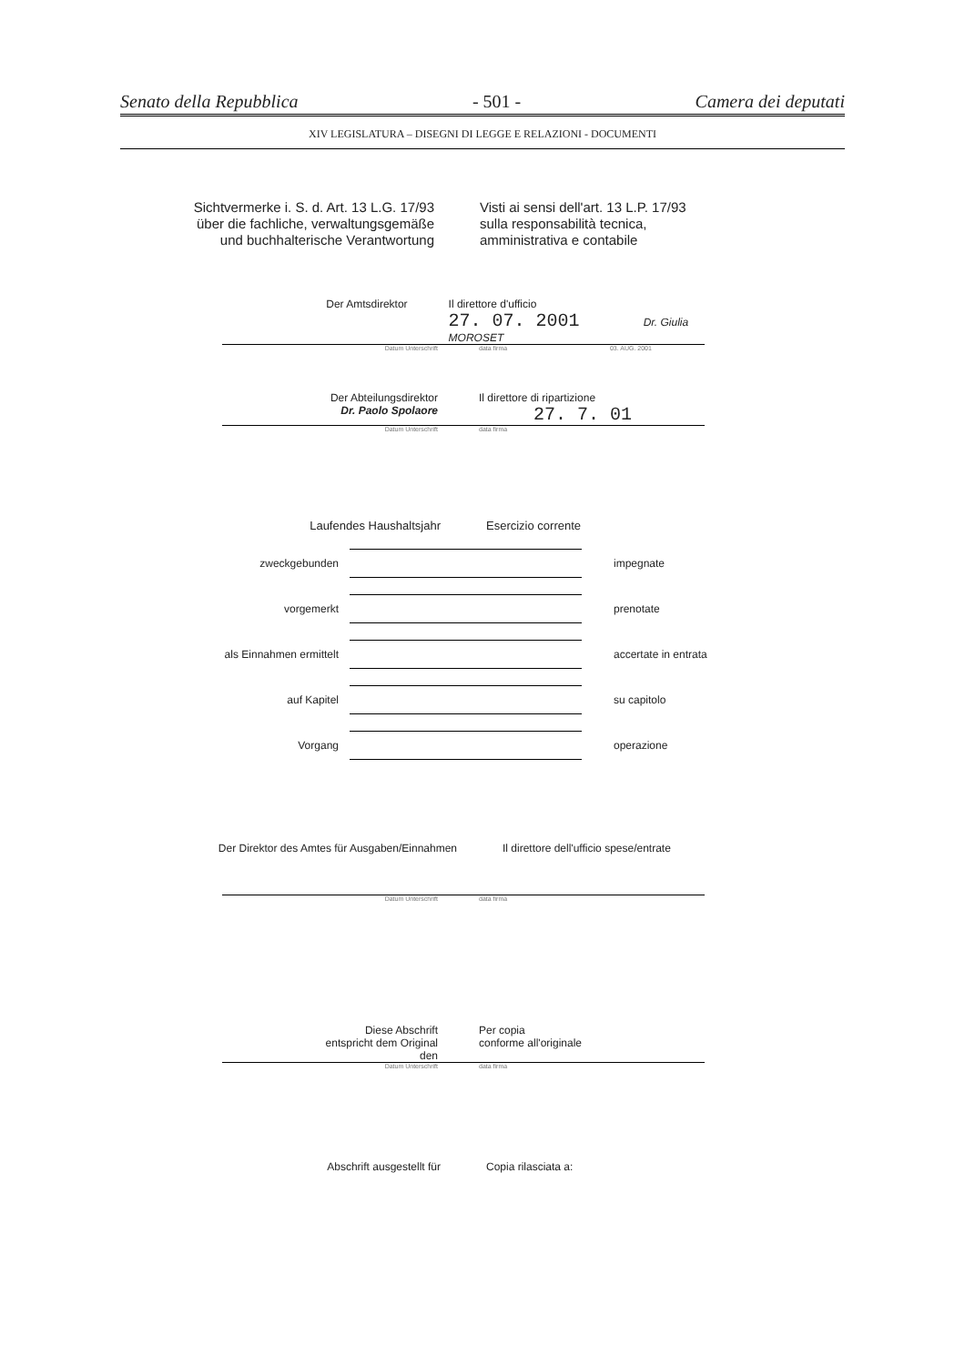Senato della Repubblica - 501 - Camera dei deputati
XIV LEGISLATURA – DISEGNI DI LEGGE E RELAZIONI - DOCUMENTI
Sichtvermerke i. S. d. Art. 13 L.G. 17/93
über die fachliche, verwaltungsgemäße
und buchhalterische Verantwortung
Visti ai sensi dell'art. 13 L.P. 17/93
sulla responsabilità tecnica,
amministrativa e contabile
Der Amtsdirektor Il direttore d'ufficio
27. 07. 2001 Dr. Giulia MOROSET
Datum Unterschrift data firma 03. AUG. 2001
Der Abteilungsdirektor
Dr. Paolo Spolaore
Il direttore di ripartizione
27. 7. 01
Datum Unterschrift data firma
Laufendes Haushaltsjahr Esercizio corrente
zweckgebunden impegnate
vorgemerkt prenotate
als Einnahmen ermittelt accertate in entrata
auf Kapitel su capitolo
Vorgang operazione
Der Direktor des Amtes für Ausgaben/Einnahmen Il direttore dell'ufficio spese/entrate
Datum Unterschrift data firma
Diese Abschrift
entspricht dem Original
den
Per copia
conforme all'originale
Datum Unterschrift data firma
Abschrift ausgestellt für Copia rilasciata a: